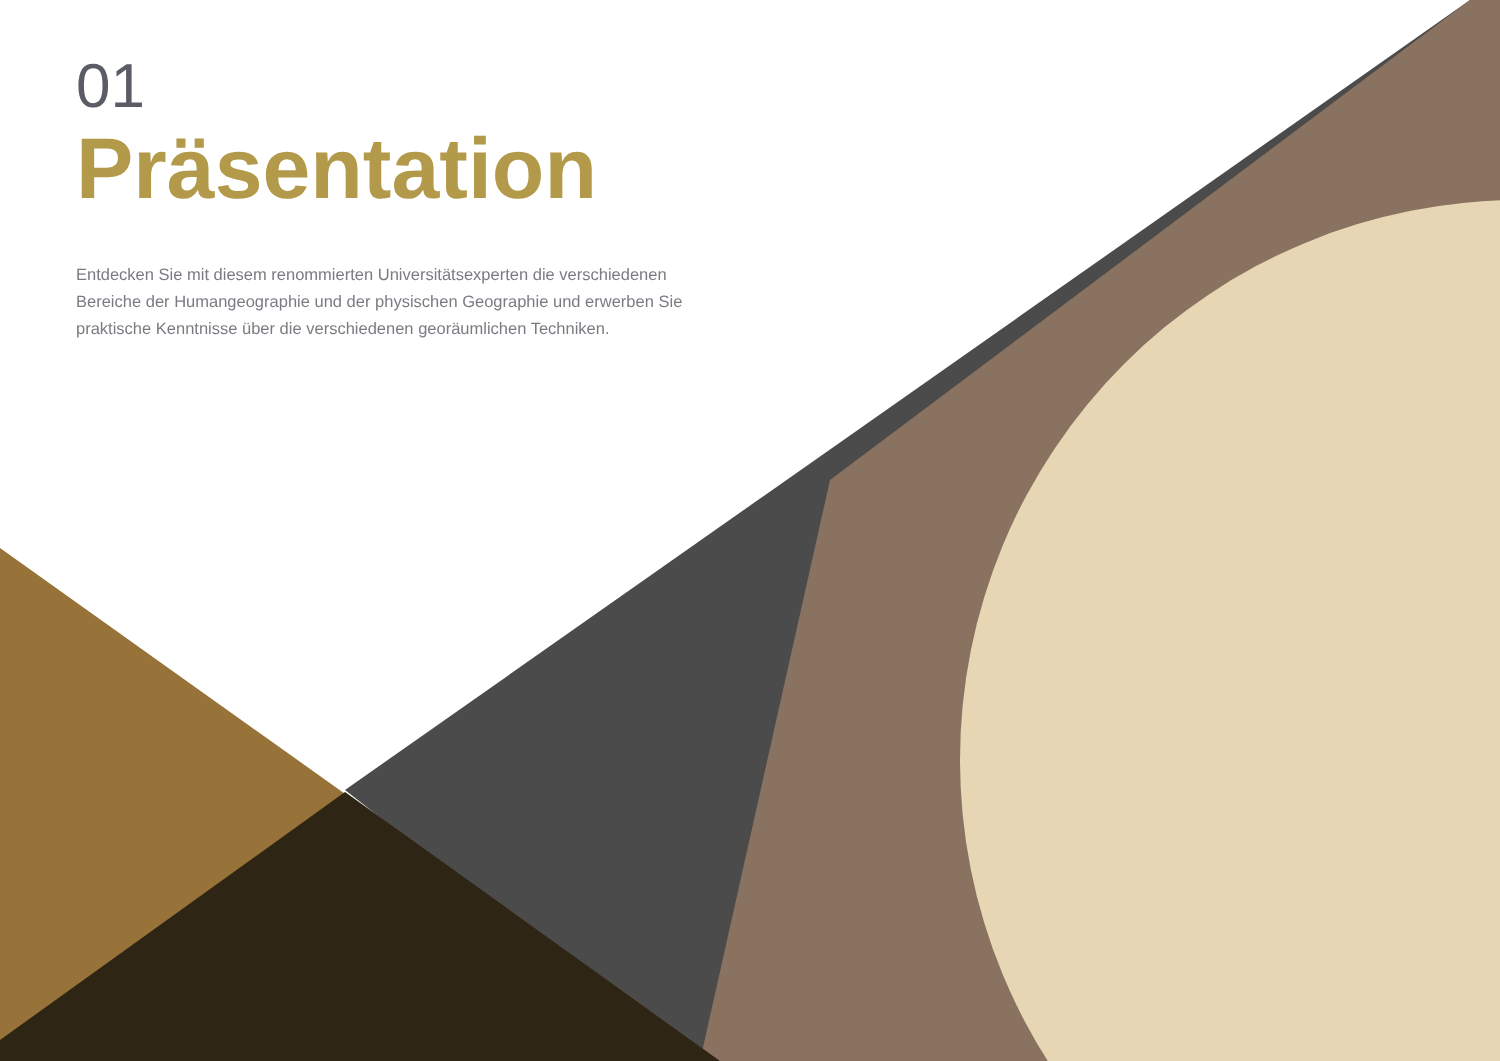01
Präsentation
Entdecken Sie mit diesem renommierten Universitätsexperten die verschiedenen Bereiche der Humangeographie und der physischen Geographie und erwerben Sie praktische Kenntnisse über die verschiedenen georäumlichen Techniken.